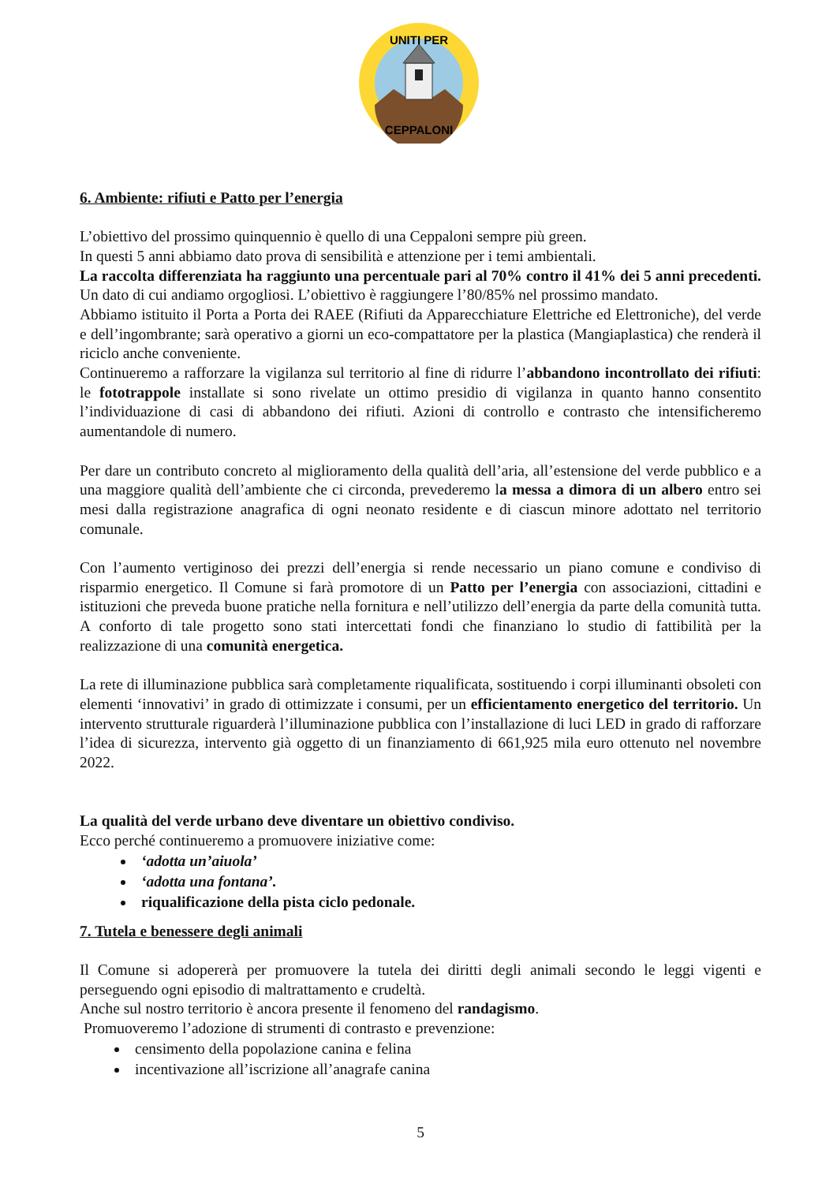UNITI PER
CEPPALONI
6. Ambiente: rifiuti e Patto per l’energia
L’obiettivo del prossimo quinquennio è quello di una Ceppaloni sempre più green.
In questi 5 anni abbiamo dato prova di sensibilità e attenzione per i temi ambientali.
La raccolta differenziata ha raggiunto una percentuale pari al 70% contro il 41% dei 5 anni precedenti. Un dato di cui andiamo orgogliosi. L’obiettivo è raggiungere l’80/85% nel prossimo mandato.
Abbiamo istituito il Porta a Porta dei RAEE (Rifiuti da Apparecchiature Elettriche ed Elettroniche), del verde e dell’ingombrante; sarà operativo a giorni un eco-compattatore per la plastica (Mangiaplastica) che renderà il riciclo anche conveniente.
Continueremo a rafforzare la vigilanza sul territorio al fine di ridurre l’abbandono incontrollato dei rifiuti: le fototrappole installate si sono rivelate un ottimo presidio di vigilanza in quanto hanno consentito l’individuazione di casi di abbandono dei rifiuti. Azioni di controllo e contrasto che intensificheremo aumentandole di numero.
Per dare un contributo concreto al miglioramento della qualità dell’aria, all’estensione del verde pubblico e a una maggiore qualità dell’ambiente che ci circonda, prevederemo la messa a dimora di un albero entro sei mesi dalla registrazione anagrafica di ogni neonato residente e di ciascun minore adottato nel territorio comunale.
Con l’aumento vertiginoso dei prezzi dell’energia si rende necessario un piano comune e condiviso di risparmio energetico. Il Comune si farà promotore di un Patto per l’energia con associazioni, cittadini e istituzioni che preveda buone pratiche nella fornitura e nell’utilizzo dell’energia da parte della comunità tutta. A conforto di tale progetto sono stati intercettati fondi che finanziano lo studio di fattibilità per la realizzazione di una comunità energetica.
La rete di illuminazione pubblica sarà completamente riqualificata, sostituendo i corpi illuminanti obsoleti con elementi ‘innovativi’ in grado di ottimizzate i consumi, per un efficientamento energetico del territorio. Un intervento strutturale riguarderà l’illuminazione pubblica con l’installazione di luci LED in grado di rafforzare l’idea di sicurezza, intervento già oggetto di un finanziamento di 661,925 mila euro ottenuto nel novembre 2022.
La qualità del verde urbano deve diventare un obiettivo condiviso.
Ecco perché continueremo a promuovere iniziative come:
‘adotta un’aiuola’
‘adotta una fontana’.
riqualificazione della pista ciclo pedonale.
7. Tutela e benessere degli animali
Il Comune si adopererà per promuovere la tutela dei diritti degli animali secondo le leggi vigenti e perseguendo ogni episodio di maltrattamento e crudeltà.
Anche sul nostro territorio è ancora presente il fenomeno del randagismo.
Promuoveremo l’adozione di strumenti di contrasto e prevenzione:
censimento della popolazione canina e felina
incentivazione all’iscrizione all’anagrafe canina
5